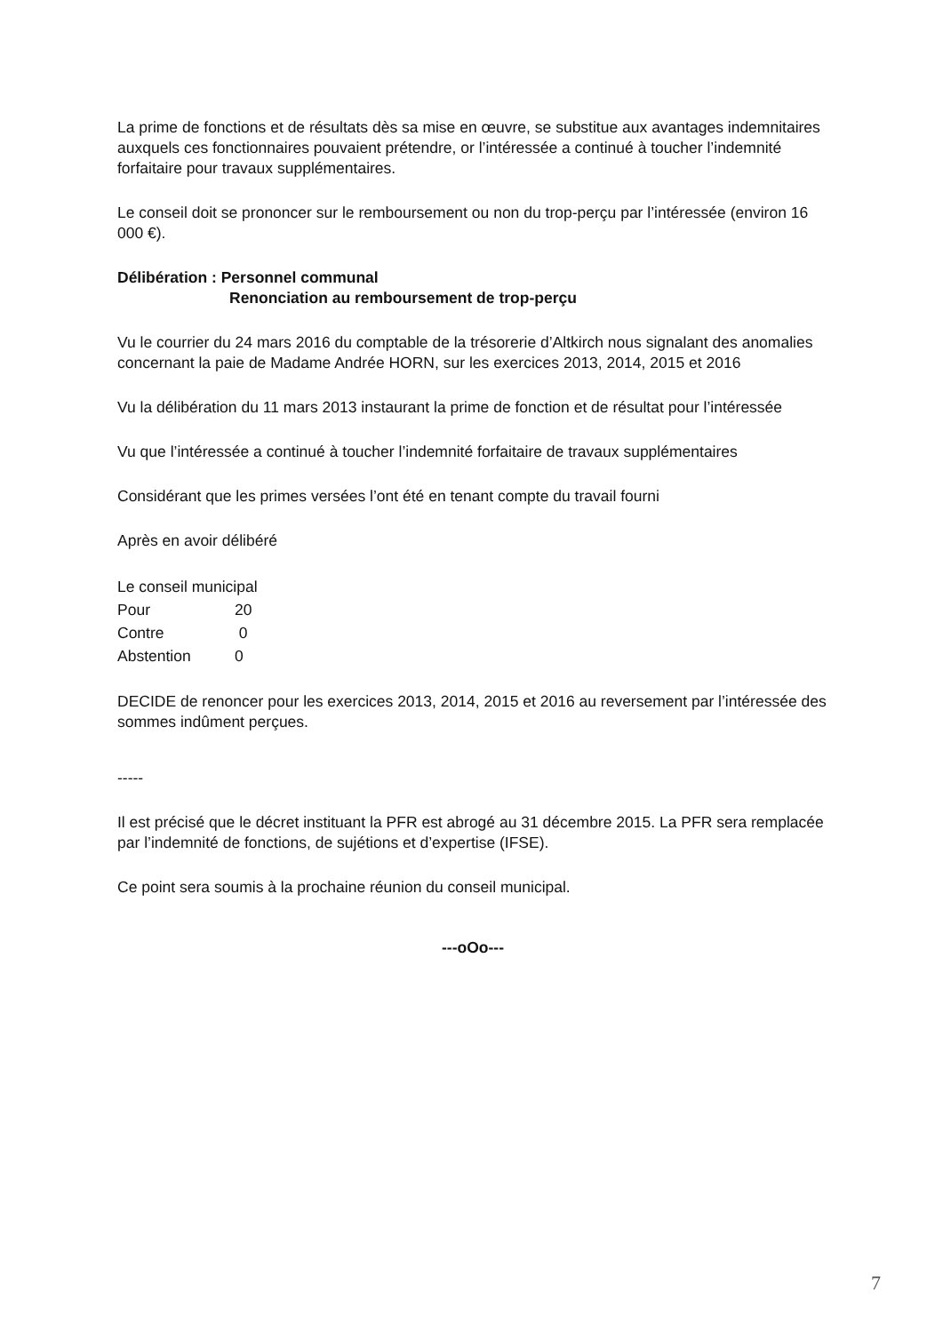La prime de fonctions et de résultats dès sa mise en œuvre, se substitue aux avantages indemnitaires auxquels ces fonctionnaires pouvaient prétendre, or l’intéressée a continué à toucher l’indemnité forfaitaire pour travaux supplémentaires.
Le conseil doit se prononcer sur le remboursement ou non du trop-perçu par l’intéressée (environ 16 000 €).
Délibération : Personnel communal
Renonciation au remboursement de trop-perçu
Vu le courrier du 24 mars 2016 du comptable de la trésorerie d’Altkirch nous signalant des anomalies concernant la paie de Madame Andrée HORN, sur les exercices 2013, 2014, 2015 et 2016
Vu la délibération du 11 mars 2013 instaurant la prime de fonction et de résultat pour l’intéressée
Vu que l’intéressée a continué à toucher l’indemnité forfaitaire de travaux supplémentaires
Considérant que les primes versées l’ont été en tenant compte du travail fourni
Après en avoir délibéré
| Le conseil municipal | |
| Pour | 20 |
| Contre | 0 |
| Abstention | 0 |
DECIDE de renoncer pour les exercices 2013, 2014, 2015 et 2016 au reversement par l’intéressée des sommes indûment perçues.
-----
Il est précisé que le décret instituant la PFR est abrogé au 31 décembre 2015. La PFR sera remplacée par l’indemnité de fonctions, de sujétions et d’expertise (IFSE).
Ce point sera soumis à la prochaine réunion du conseil municipal.
---oOo---
7